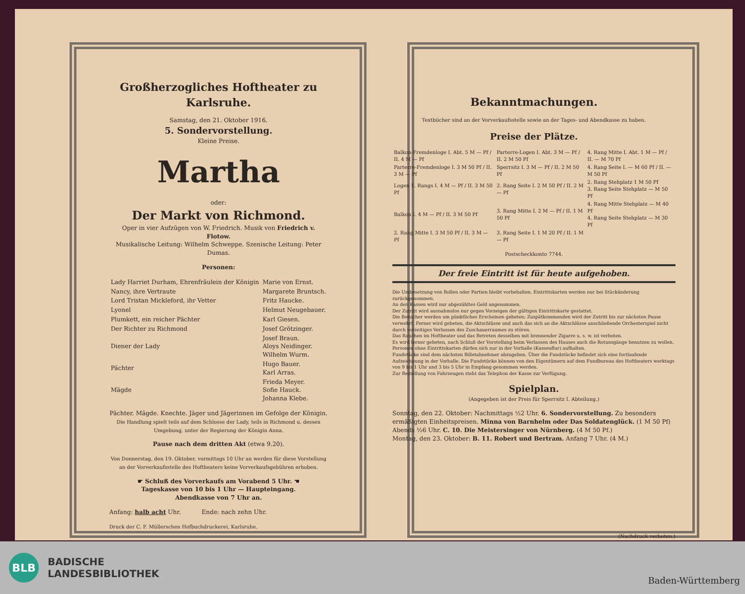Großherzogliches Hoftheater zu Karlsruhe.
Samstag, den 21. Oktober 1916.
5. Sondervorstellung.
Kleine Preise.
Martha
oder:
Der Markt von Richmond.
Oper in vier Aufzügen von W. Friedrich. Musik von Friedrich v. Flotow.
Musikalische Leitung: Wilhelm Schweppe. Szenische Leitung: Peter Dumas.
Personen:
| Lady Harriet Durham, Ehrenfräulein der Königin | Marie von Ernst. |
| Nancy, ihre Vertraute | Margarete Bruntsch. |
| Lord Tristan Mickleford, ihr Vetter | Fritz Haucke. |
| Lyonel | Helmut Neugebauer. |
| Plumkett, ein reicher Pächter | Karl Giesen. |
| Der Richter zu Richmond | Josef Grötzinger. |
| Diener der Lady | Josef Braun. Aloys Neidinger. Wilhelm Wurm. |
| Pächter | Hugo Bauer. Karl Arras. |
| Mägde | Frieda Meyer. Sofie Hauck. Johanna Klebe. |
Pächter. Mägde. Knechte. Jäger und Jägerinnen im Gefolge der Königin.
Die Handlung spielt teils auf dem Schlosse der Lady, teils in Richmond u. dessen Umgebung, unter der Regierung der Königin Anna.
Pause nach dem dritten Akt (etwa 9.20).
Von Donnerstag, den 19. Oktober, vormittags 10 Uhr an werden für diese Vorstellung an der Vorverkaufsstelle des Hoftheaters keine Vorverkaufsgebühren erhoben.
☛ Schluß des Vorverkaufs am Vorabend 5 Uhr. ☚
Tageskasse von 10 bis 1 Uhr — Haupteingang.
Abendkasse von 7 Uhr an.
Anfang: halb acht Uhr. Ende: nach zehn Uhr.
Druck der C. F. Müllerschen Hofbuchdruckerei, Karlsruhe.
Bekanntmachungen.
Textbücher sind an der Vorverkaufsstelle sowie an der Tages- und Abendkasse zu haben.
Preise der Plätze.
| Balkon-Fremdenloge I. Abt. 5 M — Pf / II. 4 M — Pf | Parterre-Logen I. Abt. 3 M — Pf / II. 2 M 50 Pf | 4. Rang Mitte I. Abt. 1 M — Pf / II. — M 70 Pf |
| Parterre-Fremdenloge I. 3 M 50 Pf / II. 3 M — Pf | Sperrsitz I. 3 M — Pf / II. 2 M 50 Pf | 4. Rang Seite I. — M 60 Pf / II. — M 50 Pf |
| Logen 1. Rangs I. 4 M — Pf / II. 3 M 50 Pf | 2. Rang Seite I. 2 M 50 Pf / II. 2 M — Pf | 2. Rang Stehplatz 1 M 50 Pf 3. Rang Seite Stehplatz — M 50 Pf |
| Balkon I. 4 M — Pf / II. 3 M 50 Pf | 3. Rang Mitte I. 2 M — Pf / II. 1 M 50 Pf | 4. Rang Mitte Stehplatz — M 40 Pf 4. Rang Seite Stehplatz — M 30 Pf |
| 2. Rang Mitte I. 3 M 50 Pf / II. 3 M — Pf | 3. Rang Seite I. 1 M 20 Pf / II. 1 M — Pf | |
Postscheckkonto 7744.
Der freie Eintritt ist für heute aufgehoben.
Die Umbesetzung von Rollen oder Partien bleibt vorbehalten. Eintrittskarten werden nur bei Stückänderung zurückgenommen.
An den Kassen wird nur abgezähltes Geld angenommen.
Der Zutritt wird ausnahmslos nur gegen Vorzeigen der gültigen Eintrittskarte gestattet.
Die Besucher werden um pünktliches Erscheinen gebeten; Zuspätkommenden wird der Zutritt bis zur nächsten Pause verwehrt. Ferner wird gebeten, die Aktschlüsse und auch das sich an die Aktschlüsse anschließende Orchesterspiel nicht durch vorzeitiges Verlassen des Zuschauerraumes zu stören.
Das Rauchen im Hoftheater und das Betreten desselben mit brennender Zigarre u. s. w. ist verboten.
Es wird ferner gebeten, nach Schluß der Vorstellung beim Verlassen des Hauses auch die Rotunsgänge benutzen zu wollen.
Personen ohne Eintrittskarten dürfen sich nur in der Vorhalle (Kassenflur) aufhalten.
Fundstücke sind dem nächsten Billetabnehmer abzugeben. Über die Fundstücke befindet sich eine fortlaufende Aufzeichnung in der Vorhalle. Die Fundstücke können von den Eigentümern auf dem Fundbureau des Hoftheaters werktags von 9 bis 1 Uhr und 3 bis 5 Uhr in Empfang genommen werden.
Zur Bestellung von Fahrzeugen steht das Telephon der Kasse zur Verfügung.
Spielplan.
(Angegeben ist der Preis für Sperrsitz I. Abteilung.)
Sonntag, den 22. Oktober: Nachmittags ½2 Uhr. 6. Sondervorstellung. Zu besonders ermäßigten Einheitspreisen. Minna von Barnhelm oder Das Soldatenglück. (1 M 50 Pf)
Abends ½6 Uhr. C. 10. Die Meistersinger von Nürnberg. (4 M 50 Pf.)
Montag, den 23. Oktober: B. 11. Robert und Bertram. Anfang 7 Uhr. (4 M.)
(Nachdruck verboten.)
BLB
BADISCHE
LANDESBIBLIOTHEK
Baden-Württemberg